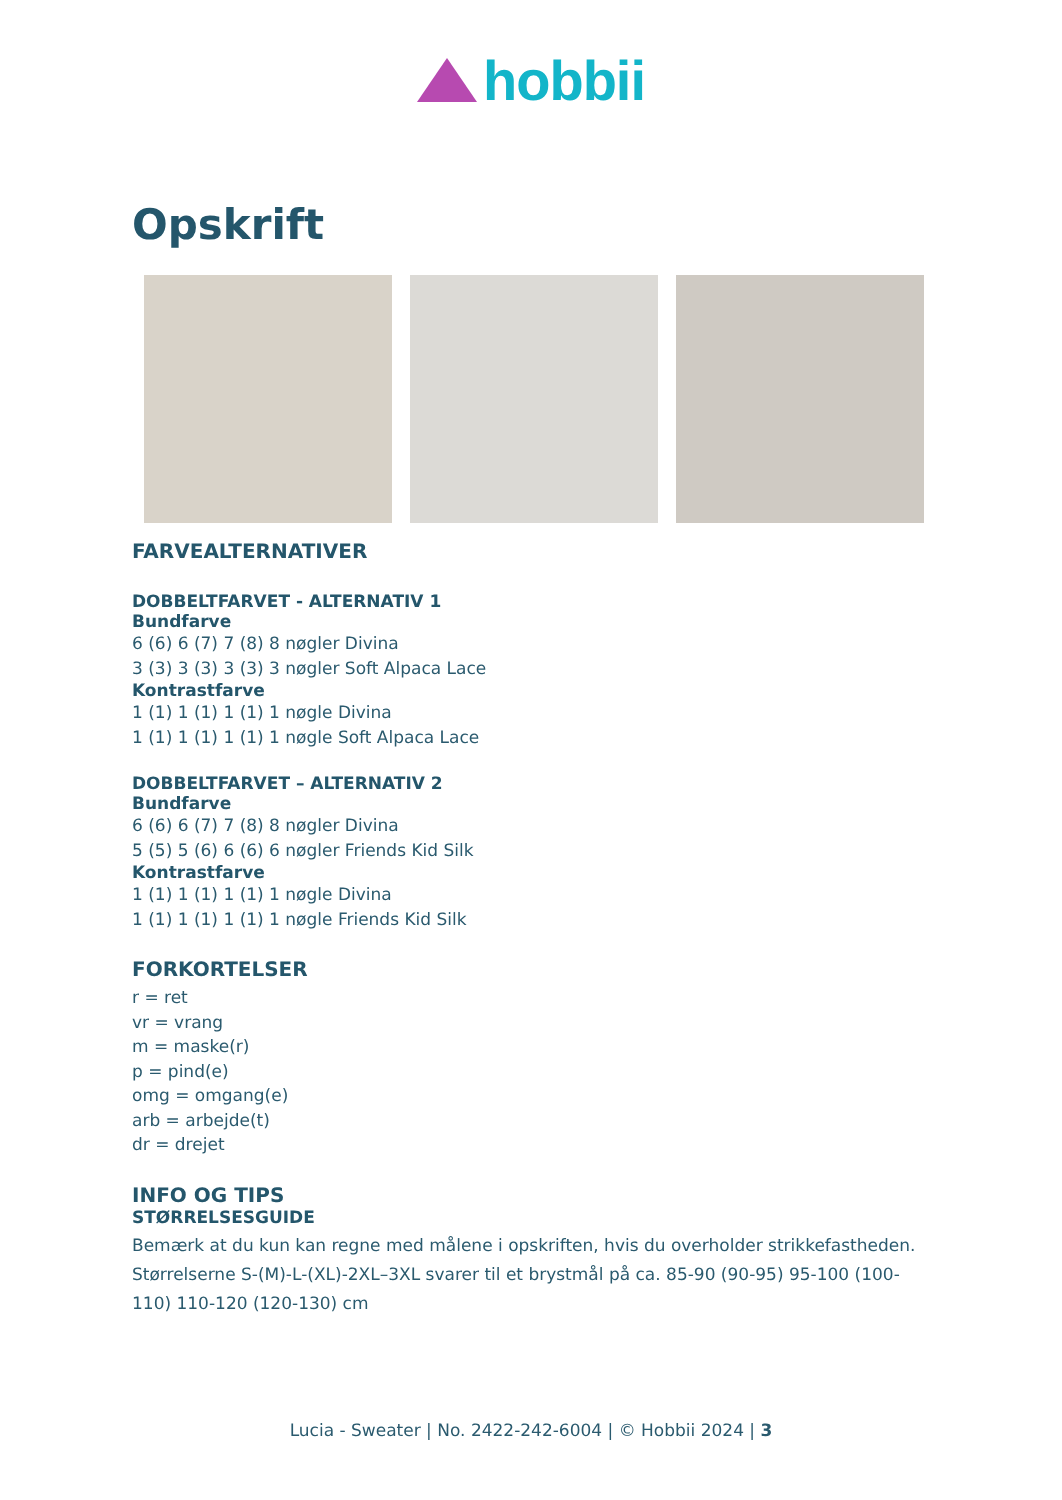hobbii
Opskrift
FARVEALTERNATIVER
DOBBELTFARVET - ALTERNATIV 1
Bundfarve
6 (6) 6 (7) 7 (8) 8 nøgler Divina
3 (3) 3 (3) 3 (3) 3 nøgler Soft Alpaca Lace
Kontrastfarve
1 (1) 1 (1) 1 (1) 1 nøgle Divina
1 (1) 1 (1) 1 (1) 1 nøgle Soft Alpaca Lace
DOBBELTFARVET – ALTERNATIV 2
Bundfarve
6 (6) 6 (7) 7 (8) 8 nøgler Divina
5 (5) 5 (6) 6 (6) 6 nøgler Friends Kid Silk
Kontrastfarve
1 (1) 1 (1) 1 (1) 1 nøgle Divina
1 (1) 1 (1) 1 (1) 1 nøgle Friends Kid Silk
FORKORTELSER
r = ret
vr = vrang
m = maske(r)
p = pind(e)
omg = omgang(e)
arb = arbejde(t)
dr = drejet
INFO OG TIPS
STØRRELSESGUIDE
Bemærk at du kun kan regne med målene i opskriften, hvis du overholder strikkefastheden. Størrelserne S-(M)-L-(XL)-2XL–3XL svarer til et brystmål på ca. 85-90 (90-95) 95-100 (100-110) 110-120 (120-130) cm
Lucia - Sweater | No. 2422-242-6004 | © Hobbii 2024 | 3